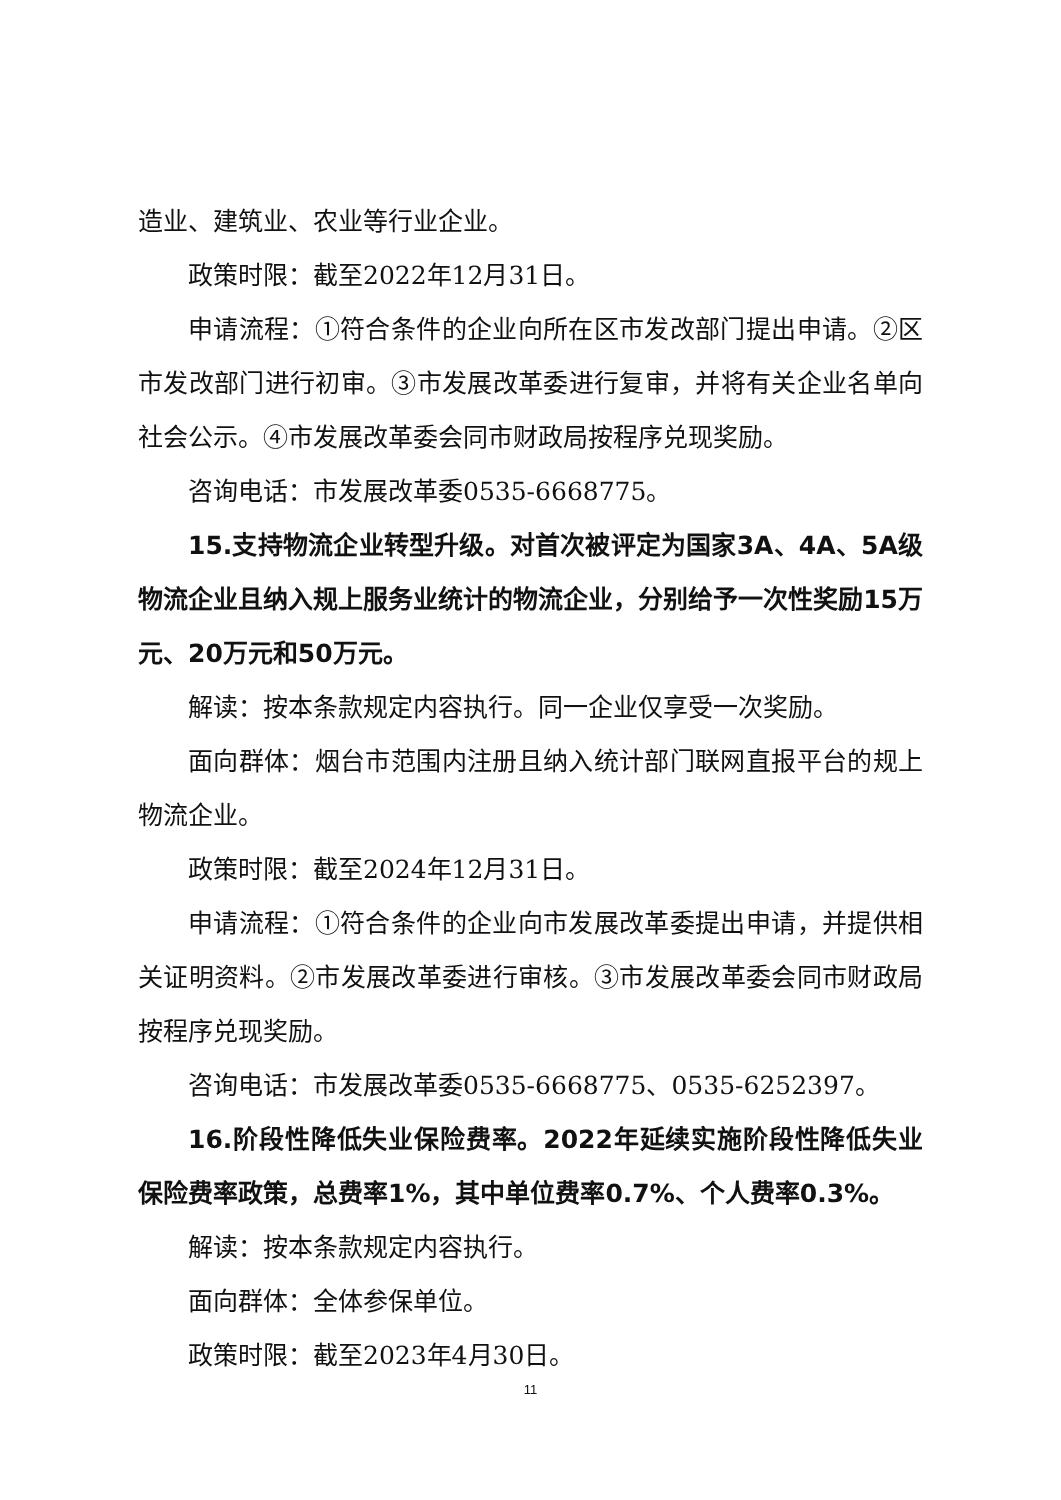造业、建筑业、农业等行业企业。
政策时限：截至2022年12月31日。
申请流程：①符合条件的企业向所在区市发改部门提出申请。②区市发改部门进行初审。③市发展改革委进行复审，并将有关企业名单向社会公示。④市发展改革委会同市财政局按程序兑现奖励。
咨询电话：市发展改革委0535-6668775。
15.支持物流企业转型升级。对首次被评定为国家3A、4A、5A级物流企业且纳入规上服务业统计的物流企业，分别给予一次性奖励15万元、20万元和50万元。
解读：按本条款规定内容执行。同一企业仅享受一次奖励。
面向群体：烟台市范围内注册且纳入统计部门联网直报平台的规上物流企业。
政策时限：截至2024年12月31日。
申请流程：①符合条件的企业向市发展改革委提出申请，并提供相关证明资料。②市发展改革委进行审核。③市发展改革委会同市财政局按程序兑现奖励。
咨询电话：市发展改革委0535-6668775、0535-6252397。
16.阶段性降低失业保险费率。2022年延续实施阶段性降低失业保险费率政策，总费率1%，其中单位费率0.7%、个人费率0.3%。
解读：按本条款规定内容执行。
面向群体：全体参保单位。
政策时限：截至2023年4月30日。
11